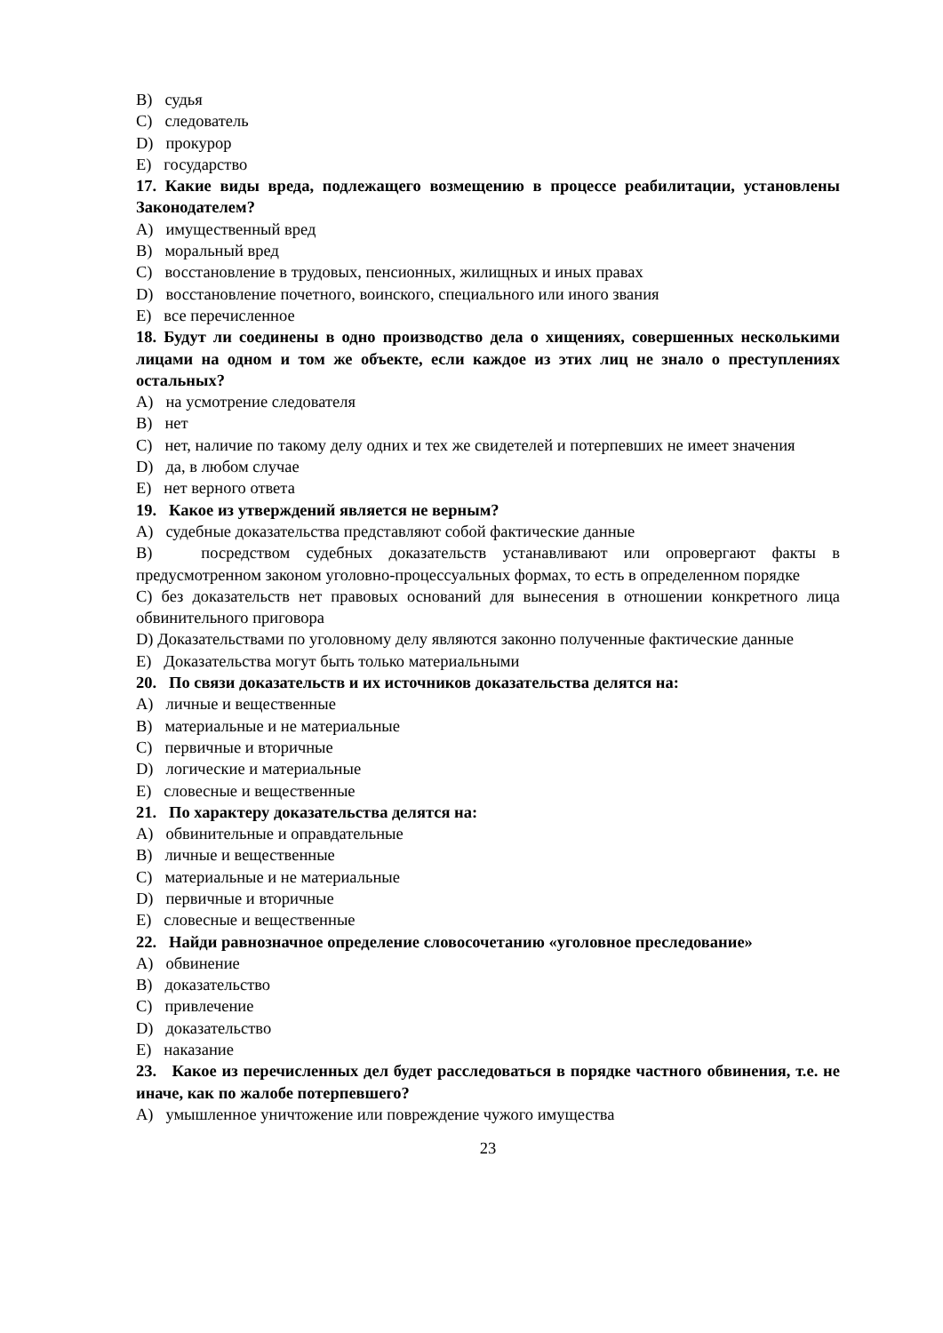B) судья
C) следователь
D) прокурор
E) государство
17. Какие виды вреда, подлежащего возмещению в процессе реабилитации, установлены Законодателем?
A) имущественный вред
B) моральный вред
C) восстановление в трудовых, пенсионных, жилищных и иных правах
D) восстановление почетного, воинского, специального или иного звания
E) все перечисленное
18. Будут ли соединены в одно производство дела о хищениях, совершенных несколькими лицами на одном и том же объекте, если каждое из этих лиц не знало о преступлениях остальных?
A) на усмотрение следователя
B) нет
C) нет, наличие по такому делу одних и тех же свидетелей и потерпевших не имеет значения
D) да, в любом случае
E) нет верного ответа
19. Какое из утверждений является не верным?
A) судебные доказательства представляют собой фактические данные
B) посредством судебных доказательств устанавливают или опровергают факты в предусмотренном законом уголовно-процессуальных формах, то есть в определенном порядке
C) без доказательств нет правовых оснований для вынесения в отношении конкретного лица обвинительного приговора
D) Доказательствами по уголовному делу являются законно полученные фактические данные
E) Доказательства могут быть только материальными
20. По связи доказательств и их источников доказательства делятся на:
A) личные и вещественные
B) материальные и не материальные
C) первичные и вторичные
D) логические и материальные
E) словесные и вещественные
21. По характеру доказательства делятся на:
A) обвинительные и оправдательные
B) личные и вещественные
C) материальные и не материальные
D) первичные и вторичные
E) словесные и вещественные
22. Найди равнозначное определение словосочетанию «уголовное преследование»
A) обвинение
B) доказательство
C) привлечение
D) доказательство
E) наказание
23. Какое из перечисленных дел будет расследоваться в порядке частного обвинения, т.е. не иначе, как по жалобе потерпевшего?
A) умышленное уничтожение или повреждение чужого имущества
23